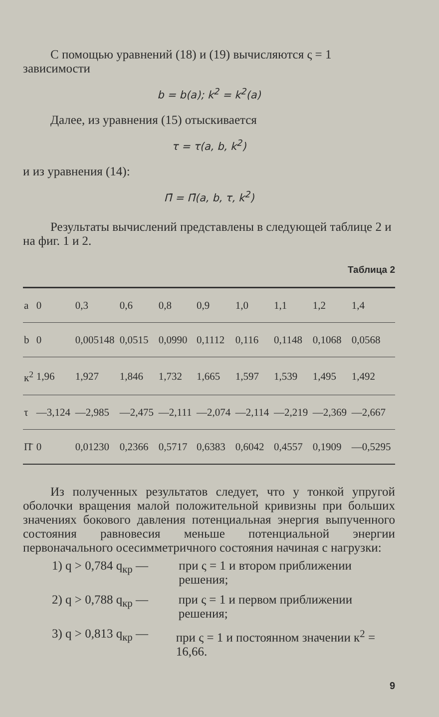С помощью уравнений (18) и (19) вычисляются ς = 1 зависимости
b = b(a); k<sup>2</sup> = k<sup>2</sup>(a)
Далее, из уравнения (15) отыскивается
τ = τ(a, b, k<sup>2</sup>)
и из уравнения (14):
Π̄ = Π̄(a, b, τ, k<sup>2</sup>)
Результаты вычислений представлены в следующей таблице 2 и на фиг. 1 и 2.
Таблица 2
| a | 0 | 0,3 | 0,6 | 0,8 | 0,9 | 1,0 | 1,1 | 1,2 | 1,4 |
| b | 0 | 0,005148 | 0,0515 | 0,0990 | 0,1112 | 0,116 | 0,1148 | 0,1068 | 0,0568 |
| к<sup>2</sup> | 1,96 | 1,927 | 1,846 | 1,732 | 1,665 | 1,597 | 1,539 | 1,495 | 1,492 |
| τ | —3,124 | —2,985 | —2,475 | —2,111 | —2,074 | —2,114 | —2,219 | —2,369 | —2,667 |
| Π̄ | 0 | 0,01230 | 0,2366 | 0,5717 | 0,6383 | 0,6042 | 0,4557 | 0,1909 | —0,5295 |
Из полученных результатов следует, что у тонкой упругой оболочки вращения малой положительной кривизны при больших значениях бокового давления потенциальная энергия выпученного состояния равновесия меньше потенциальной энергии первоначального осесимметричного состояния начиная с нагрузки:
1) q > 0,784 q<sub>кр</sub> — при ς = 1 и втором приближении решения;
2) q > 0,788 q<sub>кр</sub> — при ς = 1 и первом приближении решения;
3) q > 0,813 q<sub>кр</sub> — при ς = 1 и постоянном значении к<sup>2</sup> = 16,66.
9